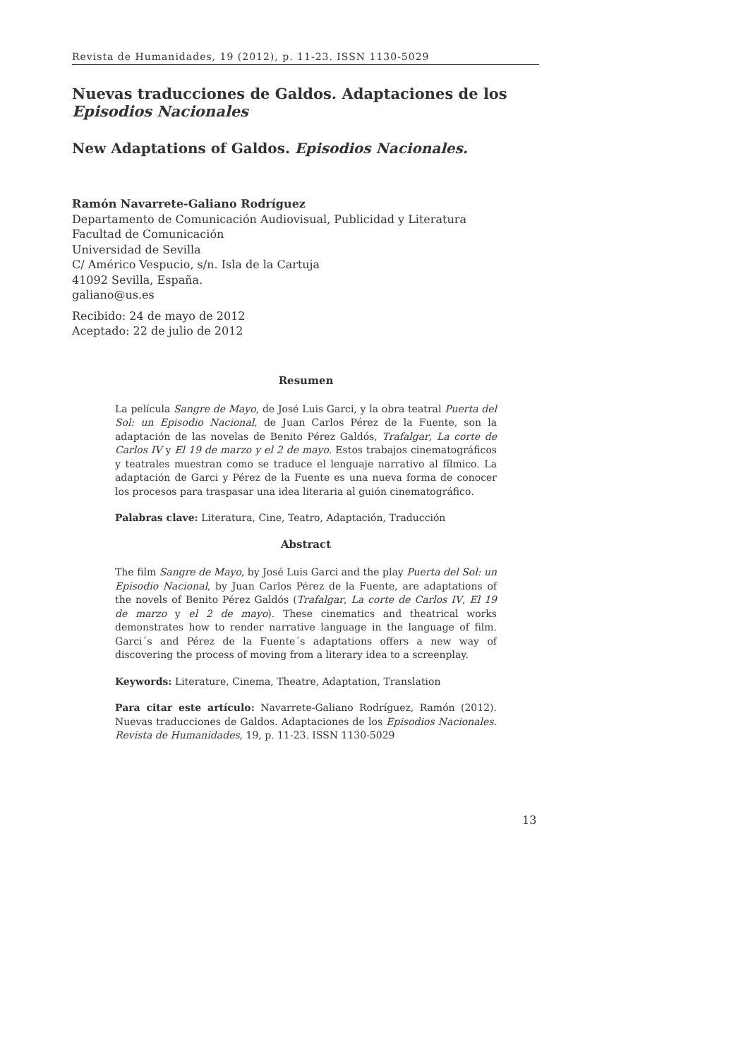Revista de Humanidades, 19 (2012), p. 11-23. ISSN 1130-5029
Nuevas traducciones de Galdos. Adaptaciones de los Episodios Nacionales
New Adaptations of Galdos. Episodios Nacionales.
Ramón Navarrete-Galiano Rodríguez
Departamento de Comunicación Audiovisual, Publicidad y Literatura
Facultad de Comunicación
Universidad de Sevilla
C/ Américo Vespucio, s/n. Isla de la Cartuja
41092 Sevilla, España.
galiano@us.es
Recibido: 24 de mayo de 2012
Aceptado: 22 de julio de 2012
Resumen
La película Sangre de Mayo, de José Luis Garci, y la obra teatral Puerta del Sol: un Episodio Nacional, de Juan Carlos Pérez de la Fuente, son la adaptación de las novelas de Benito Pérez Galdós, Trafalgar, La corte de Carlos IV y El 19 de marzo y el 2 de mayo. Estos trabajos cinematográficos y teatrales muestran como se traduce el lenguaje narrativo al fílmico. La adaptación de Garci y Pérez de la Fuente es una nueva forma de conocer los procesos para traspasar una idea literaria al guión cinematográfico.
Palabras clave: Literatura, Cine, Teatro, Adaptación, Traducción
Abstract
The film Sangre de Mayo, by José Luis Garci and the play Puerta del Sol: un Episodio Nacional, by Juan Carlos Pérez de la Fuente, are adaptations of the novels of Benito Pérez Galdós (Trafalgar, La corte de Carlos IV, El 19 de marzo y el 2 de mayo). These cinematics and theatrical works demonstrates how to render narrative language in the language of film. Garci´s and Pérez de la Fuente´s adaptations offers a new way of discovering the process of moving from a literary idea to a screenplay.
Keywords: Literature, Cinema, Theatre, Adaptation, Translation
Para citar este artículo: Navarrete-Galiano Rodríguez, Ramón (2012). Nuevas traducciones de Galdos. Adaptaciones de los Episodios Nacionales. Revista de Humanidades, 19, p. 11-23. ISSN 1130-5029
13